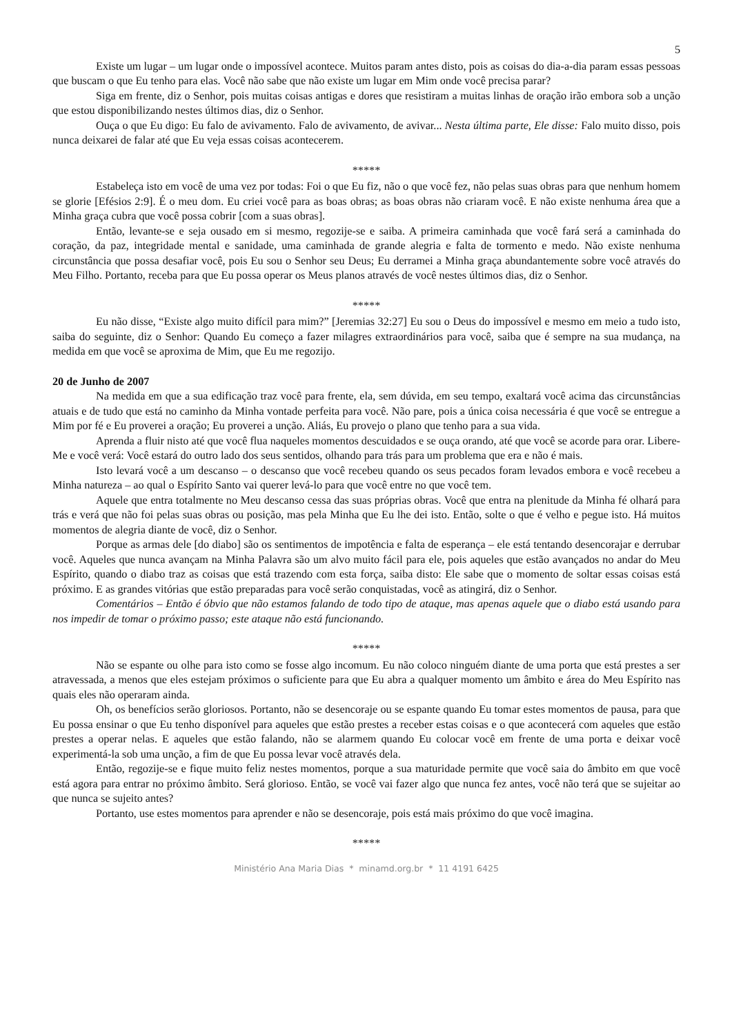5
Existe um lugar – um lugar onde o impossível acontece. Muitos param antes disto, pois as coisas do dia-a-dia param essas pessoas que buscam o que Eu tenho para elas. Você não sabe que não existe um lugar em Mim onde você precisa parar?
Siga em frente, diz o Senhor, pois muitas coisas antigas e dores que resistiram a muitas linhas de oração irão embora sob a unção que estou disponibilizando nestes últimos dias, diz o Senhor.
Ouça o que Eu digo: Eu falo de avivamento. Falo de avivamento, de avivar... Nesta última parte, Ele disse: Falo muito disso, pois nunca deixarei de falar até que Eu veja essas coisas acontecerem.
*****
Estabeleça isto em você de uma vez por todas: Foi o que Eu fiz, não o que você fez, não pelas suas obras para que nenhum homem se glorie [Efésios 2:9]. É o meu dom. Eu criei você para as boas obras; as boas obras não criaram você. E não existe nenhuma área que a Minha graça cubra que você possa cobrir [com a suas obras].
Então, levante-se e seja ousado em si mesmo, regozije-se e saiba. A primeira caminhada que você fará será a caminhada do coração, da paz, integridade mental e sanidade, uma caminhada de grande alegria e falta de tormento e medo. Não existe nenhuma circunstância que possa desafiar você, pois Eu sou o Senhor seu Deus; Eu derramei a Minha graça abundantemente sobre você através do Meu Filho. Portanto, receba para que Eu possa operar os Meus planos através de você nestes últimos dias, diz o Senhor.
*****
Eu não disse, “Existe algo muito difícil para mim?” [Jeremias 32:27] Eu sou o Deus do impossível e mesmo em meio a tudo isto, saiba do seguinte, diz o Senhor: Quando Eu começo a fazer milagres extraordinários para você, saiba que é sempre na sua mudança, na medida em que você se aproxima de Mim, que Eu me regozijo.
20 de Junho de 2007
Na medida em que a sua edificação traz você para frente, ela, sem dúvida, em seu tempo, exaltará você acima das circunstâncias atuais e de tudo que está no caminho da Minha vontade perfeita para você. Não pare, pois a única coisa necessária é que você se entregue a Mim por fé e Eu proverei a oração; Eu proverei a unção. Aliás, Eu provejo o plano que tenho para a sua vida.
Aprenda a fluir nisto até que você flua naqueles momentos descuidados e se ouça orando, até que você se acorde para orar. Libere-Me e você verá: Você estará do outro lado dos seus sentidos, olhando para trás para um problema que era e não é mais.
Isto levará você a um descanso – o descanso que você recebeu quando os seus pecados foram levados embora e você recebeu a Minha natureza – ao qual o Espírito Santo vai querer levá-lo para que você entre no que você tem.
Aquele que entra totalmente no Meu descanso cessa das suas próprias obras. Você que entra na plenitude da Minha fé olhará para trás e verá que não foi pelas suas obras ou posição, mas pela Minha que Eu lhe dei isto. Então, solte o que é velho e pegue isto. Há muitos momentos de alegria diante de você, diz o Senhor.
Porque as armas dele [do diabo] são os sentimentos de impotência e falta de esperança – ele está tentando desencorajar e derrubar você. Aqueles que nunca avançam na Minha Palavra são um alvo muito fácil para ele, pois aqueles que estão avançados no andar do Meu Espírito, quando o diabo traz as coisas que está trazendo com esta força, saiba disto: Ele sabe que o momento de soltar essas coisas está próximo. E as grandes vitórias que estão preparadas para você serão conquistadas, você as atingirá, diz o Senhor.
Comentários – Então é óbvio que não estamos falando de todo tipo de ataque, mas apenas aquele que o diabo está usando para nos impedir de tomar o próximo passo; este ataque não está funcionando.
*****
Não se espante ou olhe para isto como se fosse algo incomum. Eu não coloco ninguém diante de uma porta que está prestes a ser atravessada, a menos que eles estejam próximos o suficiente para que Eu abra a qualquer momento um âmbito e área do Meu Espírito nas quais eles não operaram ainda.
Oh, os benefícios serão gloriosos. Portanto, não se desencoraje ou se espante quando Eu tomar estes momentos de pausa, para que Eu possa ensinar o que Eu tenho disponível para aqueles que estão prestes a receber estas coisas e o que acontecerá com aqueles que estão prestes a operar nelas. E aqueles que estão falando, não se alarmem quando Eu colocar você em frente de uma porta e deixar você experimentá-la sob uma unção, a fim de que Eu possa levar você através dela.
Então, regozije-se e fique muito feliz nestes momentos, porque a sua maturidade permite que você saia do âmbito em que você está agora para entrar no próximo âmbito. Será glorioso. Então, se você vai fazer algo que nunca fez antes, você não terá que se sujeitar ao que nunca se sujeito antes?
Portanto, use estes momentos para aprender e não se desencoraje, pois está mais próximo do que você imagina.
*****
Ministério Ana Maria Dias * minamd.org.br * 11 4191 6425